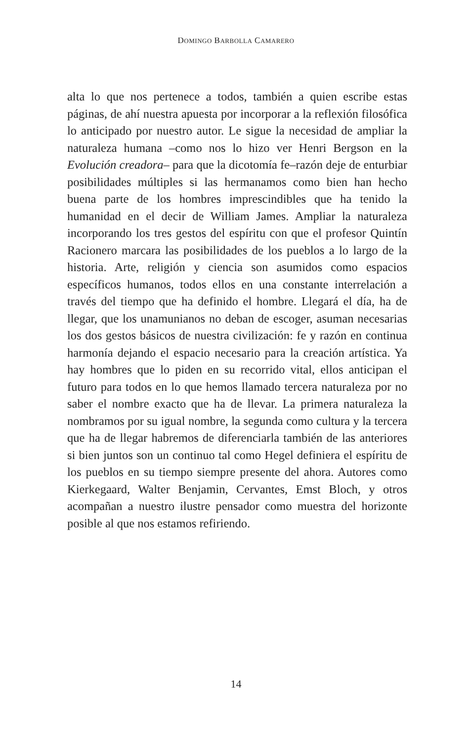DOMINGO BARBOLLA CAMARERO
alta lo que nos pertenece a todos, también a quien escribe estas páginas, de ahí nuestra apuesta por incorporar a la reflexión filosófica lo anticipado por nuestro autor. Le sigue la necesidad de ampliar la naturaleza humana –como nos lo hizo ver Henri Bergson en la Evolución creadora– para que la dicotomía fe–razón deje de enturbiar posibilidades múltiples si las hermanamos como bien han hecho buena parte de los hombres imprescindibles que ha tenido la humanidad en el decir de William James. Ampliar la naturaleza incorporando los tres gestos del espíritu con que el profesor Quintín Racionero marcara las posibilidades de los pueblos a lo largo de la historia. Arte, religión y ciencia son asumidos como espacios específicos humanos, todos ellos en una constante interrelación a través del tiempo que ha definido el hombre. Llegará el día, ha de llegar, que los unamunianos no deban de escoger, asuman necesarias los dos gestos básicos de nuestra civilización: fe y razón en continua harmonía dejando el espacio necesario para la creación artística. Ya hay hombres que lo piden en su recorrido vital, ellos anticipan el futuro para todos en lo que hemos llamado tercera naturaleza por no saber el nombre exacto que ha de llevar. La primera naturaleza la nombramos por su igual nombre, la segunda como cultura y la tercera que ha de llegar habremos de diferenciarla también de las anteriores si bien juntos son un continuo tal como Hegel definiera el espíritu de los pueblos en su tiempo siempre presente del ahora. Autores como Kierkegaard, Walter Benjamin, Cervantes, Emst Bloch, y otros acompañan a nuestro ilustre pensador como muestra del horizonte posible al que nos estamos refiriendo.
14